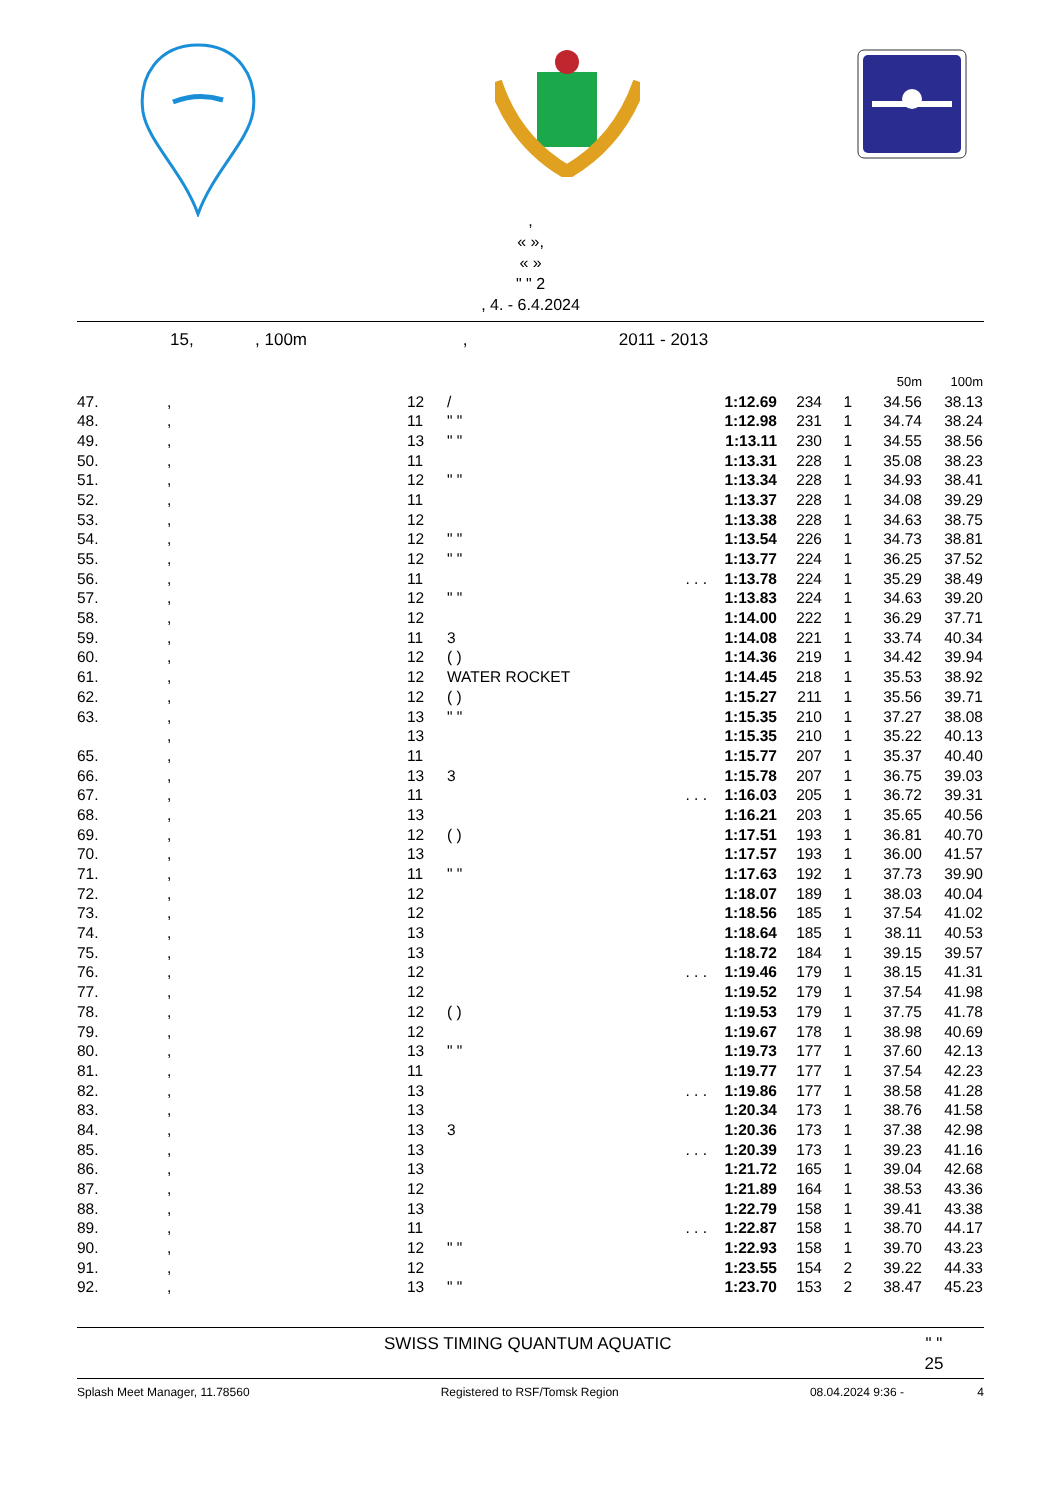,
« »,
« »
" " 2
, 4. - 6.4.2024
15, , 100m , 2011 - 2013
| | | | | | | | 50m | 100m |
| 47. | , | 12 | / | 1:12.69 | 234 | 1 | 34.56 | 38.13 |
| 48. | , | 11 | " " | 1:12.98 | 231 | 1 | 34.74 | 38.24 |
| 49. | , | 13 | " " | 1:13.11 | 230 | 1 | 34.55 | 38.56 |
| 50. | , | 11 | | 1:13.31 | 228 | 1 | 35.08 | 38.23 |
| 51. | , | 12 | " " | 1:13.34 | 228 | 1 | 34.93 | 38.41 |
| 52. | , | 11 | | 1:13.37 | 228 | 1 | 34.08 | 39.29 |
| 53. | , | 12 | | 1:13.38 | 228 | 1 | 34.63 | 38.75 |
| 54. | , | 12 | " " | 1:13.54 | 226 | 1 | 34.73 | 38.81 |
| 55. | , | 12 | " " | 1:13.77 | 224 | 1 | 36.25 | 37.52 |
| 56. | , | 11 | . . . | 1:13.78 | 224 | 1 | 35.29 | 38.49 |
| 57. | , | 12 | " " | 1:13.83 | 224 | 1 | 34.63 | 39.20 |
| 58. | , | 12 | | 1:14.00 | 222 | 1 | 36.29 | 37.71 |
| 59. | , | 11 | 3 | 1:14.08 | 221 | 1 | 33.74 | 40.34 |
| 60. | , | 12 | ( ) | 1:14.36 | 219 | 1 | 34.42 | 39.94 |
| 61. | , | 12 | WATER ROCKET | 1:14.45 | 218 | 1 | 35.53 | 38.92 |
| 62. | , | 12 | ( ) | 1:15.27 | 211 | 1 | 35.56 | 39.71 |
| 63. | , | 13 | " " | 1:15.35 | 210 | 1 | 37.27 | 38.08 |
| | , | 13 | | 1:15.35 | 210 | 1 | 35.22 | 40.13 |
| 65. | , | 11 | | 1:15.77 | 207 | 1 | 35.37 | 40.40 |
| 66. | , | 13 | 3 | 1:15.78 | 207 | 1 | 36.75 | 39.03 |
| 67. | , | 11 | . . . | 1:16.03 | 205 | 1 | 36.72 | 39.31 |
| 68. | , | 13 | | 1:16.21 | 203 | 1 | 35.65 | 40.56 |
| 69. | , | 12 | ( ) | 1:17.51 | 193 | 1 | 36.81 | 40.70 |
| 70. | , | 13 | | 1:17.57 | 193 | 1 | 36.00 | 41.57 |
| 71. | , | 11 | " " | 1:17.63 | 192 | 1 | 37.73 | 39.90 |
| 72. | , | 12 | | 1:18.07 | 189 | 1 | 38.03 | 40.04 |
| 73. | , | 12 | | 1:18.56 | 185 | 1 | 37.54 | 41.02 |
| 74. | , | 13 | | 1:18.64 | 185 | 1 | 38.11 | 40.53 |
| 75. | , | 13 | | 1:18.72 | 184 | 1 | 39.15 | 39.57 |
| 76. | , | 12 | . . . | 1:19.46 | 179 | 1 | 38.15 | 41.31 |
| 77. | , | 12 | | 1:19.52 | 179 | 1 | 37.54 | 41.98 |
| 78. | , | 12 | ( ) | 1:19.53 | 179 | 1 | 37.75 | 41.78 |
| 79. | , | 12 | | 1:19.67 | 178 | 1 | 38.98 | 40.69 |
| 80. | , | 13 | " " | 1:19.73 | 177 | 1 | 37.60 | 42.13 |
| 81. | , | 11 | | 1:19.77 | 177 | 1 | 37.54 | 42.23 |
| 82. | , | 13 | . . . | 1:19.86 | 177 | 1 | 38.58 | 41.28 |
| 83. | , | 13 | | 1:20.34 | 173 | 1 | 38.76 | 41.58 |
| 84. | , | 13 | 3 | 1:20.36 | 173 | 1 | 37.38 | 42.98 |
| 85. | , | 13 | . . . | 1:20.39 | 173 | 1 | 39.23 | 41.16 |
| 86. | , | 13 | | 1:21.72 | 165 | 1 | 39.04 | 42.68 |
| 87. | , | 12 | | 1:21.89 | 164 | 1 | 38.53 | 43.36 |
| 88. | , | 13 | | 1:22.79 | 158 | 1 | 39.41 | 43.38 |
| 89. | , | 11 | . . . | 1:22.87 | 158 | 1 | 38.70 | 44.17 |
| 90. | , | 12 | " " | 1:22.93 | 158 | 1 | 39.70 | 43.23 |
| 91. | , | 12 | | 1:23.55 | 154 | 2 | 39.22 | 44.33 |
| 92. | , | 13 | " " | 1:23.70 | 153 | 2 | 38.47 | 45.23 |
SWISS TIMING QUANTUM AQUATIC " "
25
Splash Meet Manager, 11.78560 Registered to RSF/Tomsk Region 08.04.2024 9:36 - 4